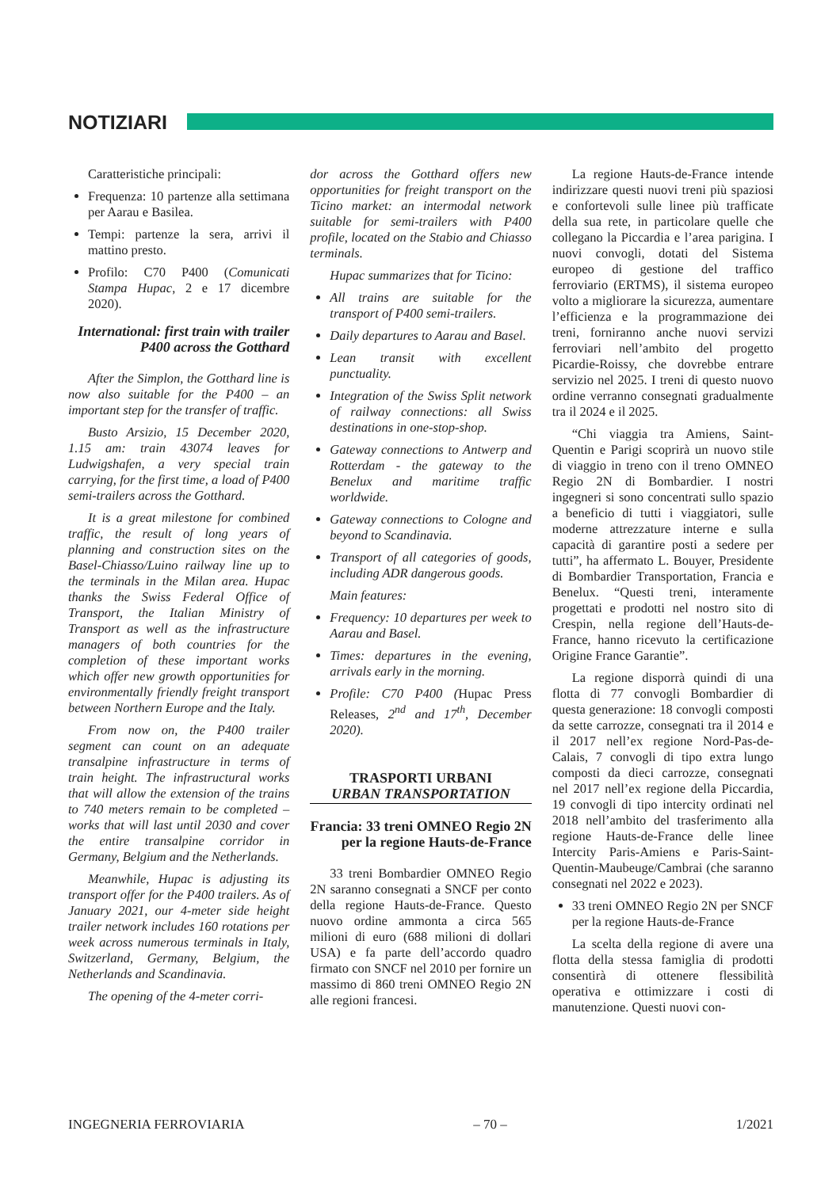NOTIZIARI
Caratteristiche principali:
Frequenza: 10 partenze alla settimana per Aarau e Basilea.
Tempi: partenze la sera, arrivi il mattino presto.
Profilo: C70 P400 (Comunicati Stampa Hupac, 2 e 17 dicembre 2020).
International: first train with trailer P400 across the Gotthard
After the Simplon, the Gotthard line is now also suitable for the P400 – an important step for the transfer of traffic.
Busto Arsizio, 15 December 2020, 1.15 am: train 43074 leaves for Ludwigshafen, a very special train carrying, for the first time, a load of P400 semi-trailers across the Gotthard.
It is a great milestone for combined traffic, the result of long years of planning and construction sites on the Basel-Chiasso/Luino railway line up to the terminals in the Milan area. Hupac thanks the Swiss Federal Office of Transport, the Italian Ministry of Transport as well as the infrastructure managers of both countries for the completion of these important works which offer new growth opportunities for environmentally friendly freight transport between Northern Europe and the Italy.
From now on, the P400 trailer segment can count on an adequate transalpine infrastructure in terms of train height. The infrastructural works that will allow the extension of the trains to 740 meters remain to be completed – works that will last until 2030 and cover the entire transalpine corridor in Germany, Belgium and the Netherlands.
Meanwhile, Hupac is adjusting its transport offer for the P400 trailers. As of January 2021, our 4-meter side height trailer network includes 160 rotations per week across numerous terminals in Italy, Switzerland, Germany, Belgium, the Netherlands and Scandinavia.
The opening of the 4-meter corri-
dor across the Gotthard offers new opportunities for freight transport on the Ticino market: an intermodal network suitable for semi-trailers with P400 profile, located on the Stabio and Chiasso terminals.
Hupac summarizes that for Ticino:
All trains are suitable for the transport of P400 semi-trailers.
Daily departures to Aarau and Basel.
Lean transit with excellent punctuality.
Integration of the Swiss Split network of railway connections: all Swiss destinations in one-stop-shop.
Gateway connections to Antwerp and Rotterdam - the gateway to the Benelux and maritime traffic worldwide.
Gateway connections to Cologne and beyond to Scandinavia.
Transport of all categories of goods, including ADR dangerous goods.
Main features:
Frequency: 10 departures per week to Aarau and Basel.
Times: departures in the evening, arrivals early in the morning.
Profile: C70 P400 (Hupac Press Releases, 2<sup>nd</sup> and 17<sup>th</sup>, December 2020).
TRASPORTI URBANI
URBAN TRANSPORTATION
Francia: 33 treni OMNEO Regio 2N per la regione Hauts-de-France
33 treni Bombardier OMNEO Regio 2N saranno consegnati a SNCF per conto della regione Hauts-de-France. Questo nuovo ordine ammonta a circa 565 milioni di euro (688 milioni di dollari USA) e fa parte dell’accordo quadro firmato con SNCF nel 2010 per fornire un massimo di 860 treni OMNEO Regio 2N alle regioni francesi.
La regione Hauts-de-France intende indirizzare questi nuovi treni più spaziosi e confortevoli sulle linee più trafficate della sua rete, in particolare quelle che collegano la Piccardia e l’area parigina. I nuovi convogli, dotati del Sistema europeo di gestione del traffico ferroviario (ERTMS), il sistema europeo volto a migliorare la sicurezza, aumentare l’efficienza e la programmazione dei treni, forniranno anche nuovi servizi ferroviari nell’ambito del progetto Picardie-Roissy, che dovrebbe entrare servizio nel 2025. I treni di questo nuovo ordine verranno consegnati gradualmente tra il 2024 e il 2025.
“Chi viaggia tra Amiens, Saint-Quentin e Parigi scoprirà un nuovo stile di viaggio in treno con il treno OMNEO Regio 2N di Bombardier. I nostri ingegneri si sono concentrati sullo spazio a beneficio di tutti i viaggiatori, sulle moderne attrezzature interne e sulla capacità di garantire posti a sedere per tutti”, ha affermato L. Bouyer, Presidente di Bombardier Transportation, Francia e Benelux. “Questi treni, interamente progettati e prodotti nel nostro sito di Crespin, nella regione dell’Hauts-de-France, hanno ricevuto la certificazione Origine France Garantie”.
La regione disporrà quindi di una flotta di 77 convogli Bombardier di questa generazione: 18 convogli composti da sette carrozze, consegnati tra il 2014 e il 2017 nell’ex regione Nord-Pas-de-Calais, 7 convogli di tipo extra lungo composti da dieci carrozze, consegnati nel 2017 nell’ex regione della Piccardia, 19 convogli di tipo intercity ordinati nel 2018 nell’ambito del trasferimento alla regione Hauts-de-France delle linee Intercity Paris-Amiens e Paris-Saint-Quentin-Maubeuge/Cambrai (che saranno consegnati nel 2022 e 2023).
33 treni OMNEO Regio 2N per SNCF per la regione Hauts-de-France
La scelta della regione di avere una flotta della stessa famiglia di prodotti consentirà di ottenere flessibilità operativa e ottimizzare i costi di manutenzione. Questi nuovi con-
INGEGNERIA FERROVIARIA – 70 – 1/2021